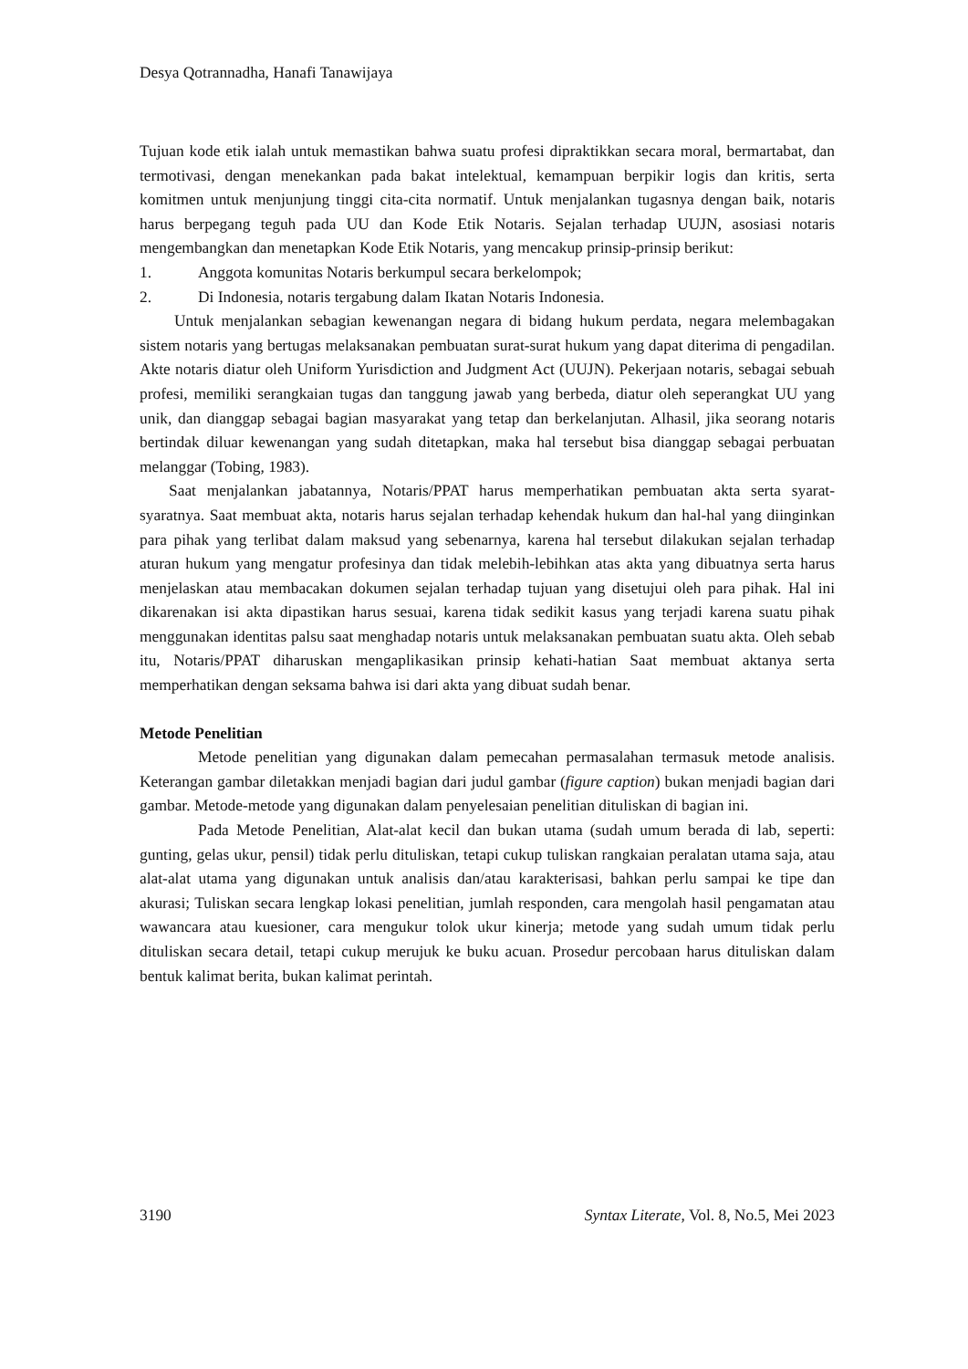Desya Qotrannadha, Hanafi Tanawijaya
Tujuan kode etik ialah untuk memastikan bahwa suatu profesi dipraktikkan secara moral, bermartabat, dan termotivasi, dengan menekankan pada bakat intelektual, kemampuan berpikir logis dan kritis, serta komitmen untuk menjunjung tinggi cita-cita normatif. Untuk menjalankan tugasnya dengan baik, notaris harus berpegang teguh pada UU dan Kode Etik Notaris. Sejalan terhadap UUJN, asosiasi notaris mengembangkan dan menetapkan Kode Etik Notaris, yang mencakup prinsip-prinsip berikut:
1. Anggota komunitas Notaris berkumpul secara berkelompok;
2. Di Indonesia, notaris tergabung dalam Ikatan Notaris Indonesia.
Untuk menjalankan sebagian kewenangan negara di bidang hukum perdata, negara melembagakan sistem notaris yang bertugas melaksanakan pembuatan surat-surat hukum yang dapat diterima di pengadilan. Akte notaris diatur oleh Uniform Yurisdiction and Judgment Act (UUJN). Pekerjaan notaris, sebagai sebuah profesi, memiliki serangkaian tugas dan tanggung jawab yang berbeda, diatur oleh seperangkat UU yang unik, dan dianggap sebagai bagian masyarakat yang tetap dan berkelanjutan. Alhasil, jika seorang notaris bertindak diluar kewenangan yang sudah ditetapkan, maka hal tersebut bisa dianggap sebagai perbuatan melanggar (Tobing, 1983).
Saat menjalankan jabatannya, Notaris/PPAT harus memperhatikan pembuatan akta serta syarat-syaratnya. Saat membuat akta, notaris harus sejalan terhadap kehendak hukum dan hal-hal yang diinginkan para pihak yang terlibat dalam maksud yang sebenarnya, karena hal tersebut dilakukan sejalan terhadap aturan hukum yang mengatur profesinya dan tidak melebih-lebihkan atas akta yang dibuatnya serta harus menjelaskan atau membacakan dokumen sejalan terhadap tujuan yang disetujui oleh para pihak. Hal ini dikarenakan isi akta dipastikan harus sesuai, karena tidak sedikit kasus yang terjadi karena suatu pihak menggunakan identitas palsu saat menghadap notaris untuk melaksanakan pembuatan suatu akta. Oleh sebab itu, Notaris/PPAT diharuskan mengaplikasikan prinsip kehati-hatian Saat membuat aktanya serta memperhatikan dengan seksama bahwa isi dari akta yang dibuat sudah benar.
Metode Penelitian
Metode penelitian yang digunakan dalam pemecahan permasalahan termasuk metode analisis. Keterangan gambar diletakkan menjadi bagian dari judul gambar (figure caption) bukan menjadi bagian dari gambar. Metode-metode yang digunakan dalam penyelesaian penelitian dituliskan di bagian ini.
Pada Metode Penelitian, Alat-alat kecil dan bukan utama (sudah umum berada di lab, seperti: gunting, gelas ukur, pensil) tidak perlu dituliskan, tetapi cukup tuliskan rangkaian peralatan utama saja, atau alat-alat utama yang digunakan untuk analisis dan/atau karakterisasi, bahkan perlu sampai ke tipe dan akurasi; Tuliskan secara lengkap lokasi penelitian, jumlah responden, cara mengolah hasil pengamatan atau wawancara atau kuesioner, cara mengukur tolok ukur kinerja; metode yang sudah umum tidak perlu dituliskan secara detail, tetapi cukup merujuk ke buku acuan. Prosedur percobaan harus dituliskan dalam bentuk kalimat berita, bukan kalimat perintah.
3190 Syntax Literate, Vol. 8, No.5, Mei 2023